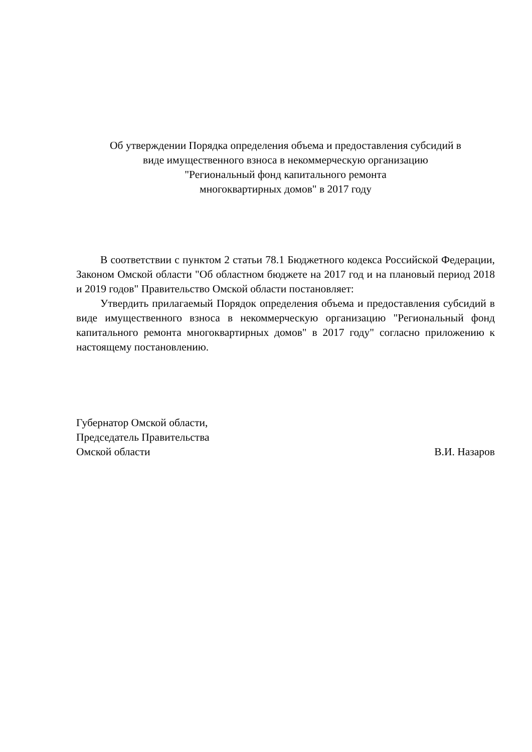Об утверждении Порядка определения объема и предоставления субсидий в
виде имущественного взноса в некоммерческую организацию
"Региональный фонд капитального ремонта
многоквартирных домов" в 2017 году
В соответствии с пунктом 2 статьи 78.1 Бюджетного кодекса Российской Федерации, Законом Омской области "Об областном бюджете на 2017 год и на плановый период 2018 и 2019 годов" Правительство Омской области постановляет:
Утвердить прилагаемый Порядок определения объема и предоставления субсидий в виде имущественного взноса в некоммерческую организацию "Региональный фонд капитального ремонта многоквартирных домов" в 2017 году" согласно приложению к настоящему постановлению.
Губернатор Омской области,
Председатель Правительства
Омской области
В.И. Назаров